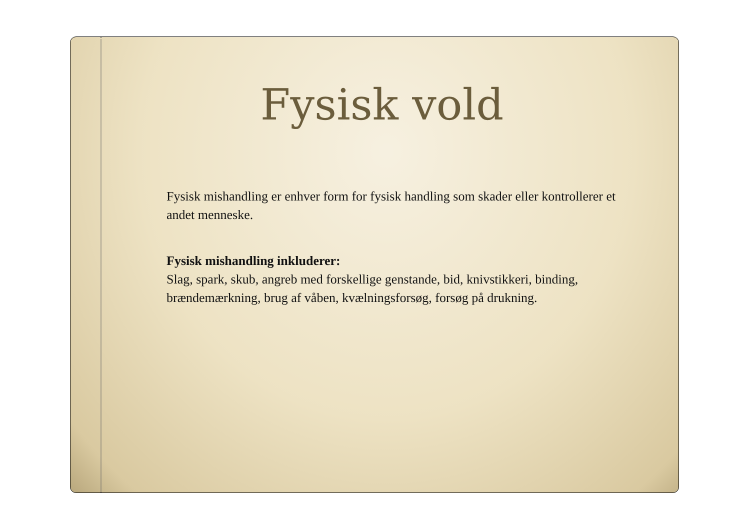Fysisk vold
Fysisk mishandling er enhver form for fysisk handling som skader eller kontrollerer et andet menneske.
Fysisk mishandling inkluderer:
Slag, spark, skub, angreb med forskellige genstande, bid, knivstikkeri, binding, brændemærkning, brug af våben, kvælningsforsøg, forsøg på drukning.